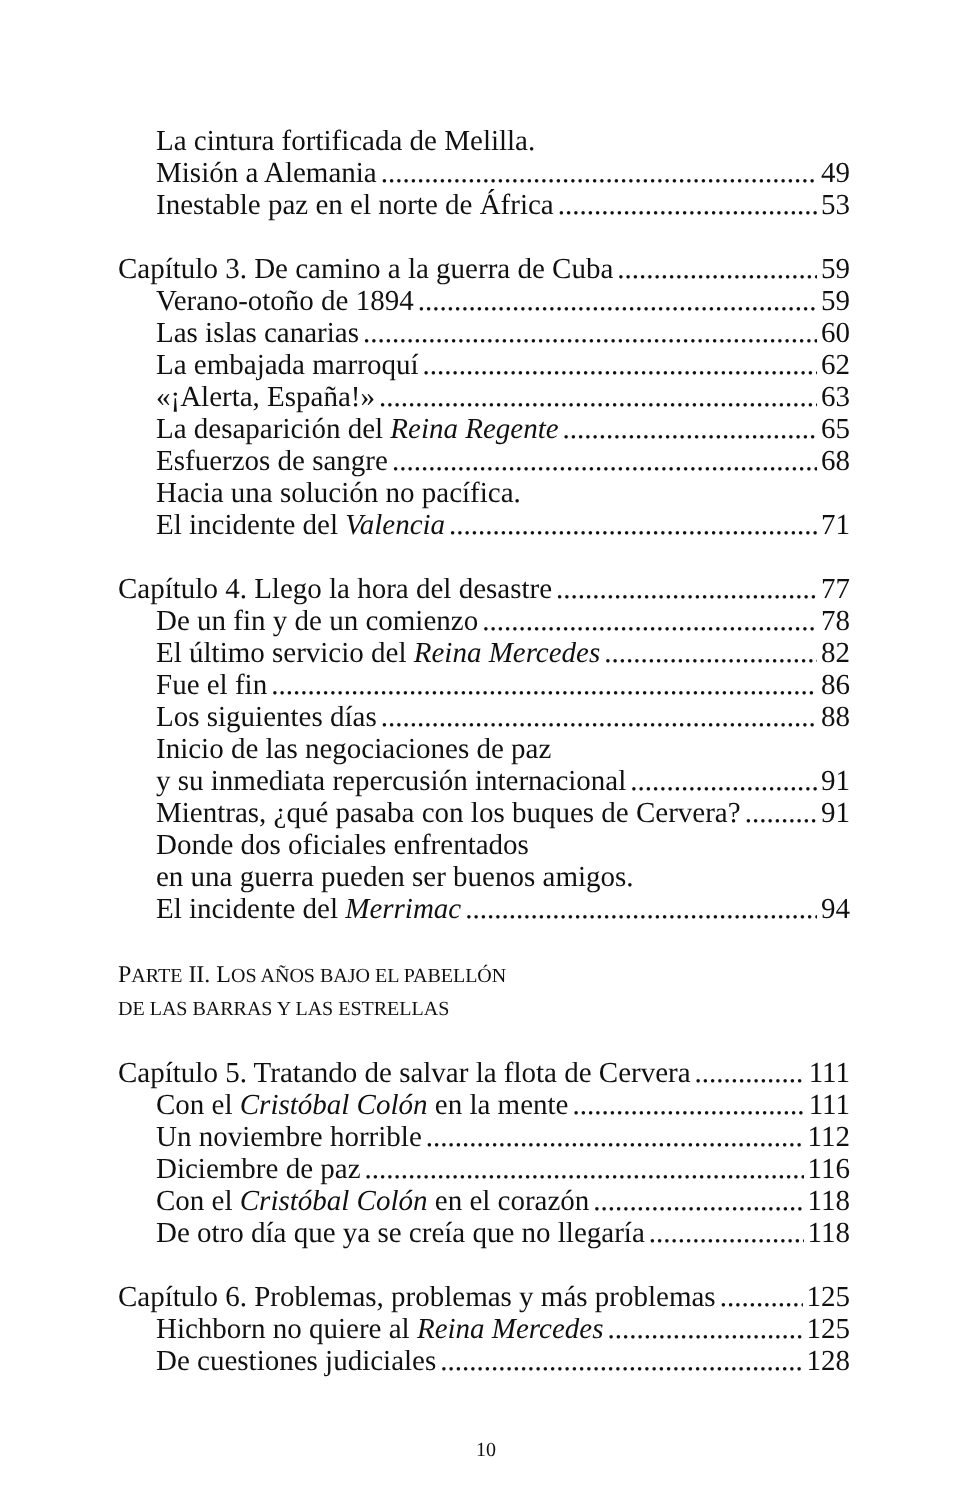La cintura fortificada de Melilla.
Misión a Alemania 49
Inestable paz en el norte de África 53
Capítulo 3. De camino a la guerra de Cuba 59
Verano-otoño de 1894 59
Las islas canarias 60
La embajada marroquí 62
«¡Alerta, España!» 63
La desaparición del Reina Regente 65
Esfuerzos de sangre 68
Hacia una solución no pacífica.
El incidente del Valencia 71
Capítulo 4. Llego la hora del desastre 77
De un fin y de un comienzo 78
El último servicio del Reina Mercedes 82
Fue el fin 86
Los siguientes días 88
Inicio de las negociaciones de paz
y su inmediata repercusión internacional 91
Mientras, ¿qué pasaba con los buques de Cervera? 91
Donde dos oficiales enfrentados
en una guerra pueden ser buenos amigos.
El incidente del Merrimac 94
PARTE II. LOS AÑOS BAJO EL PABELLÓN
DE LAS BARRAS Y LAS ESTRELLAS
Capítulo 5. Tratando de salvar la flota de Cervera 111
Con el Cristóbal Colón en la mente 111
Un noviembre horrible 112
Diciembre de paz 116
Con el Cristóbal Colón en el corazón 118
De otro día que ya se creía que no llegaría 118
Capítulo 6. Problemas, problemas y más problemas 125
Hichborn no quiere al Reina Mercedes 125
De cuestiones judiciales 128
10